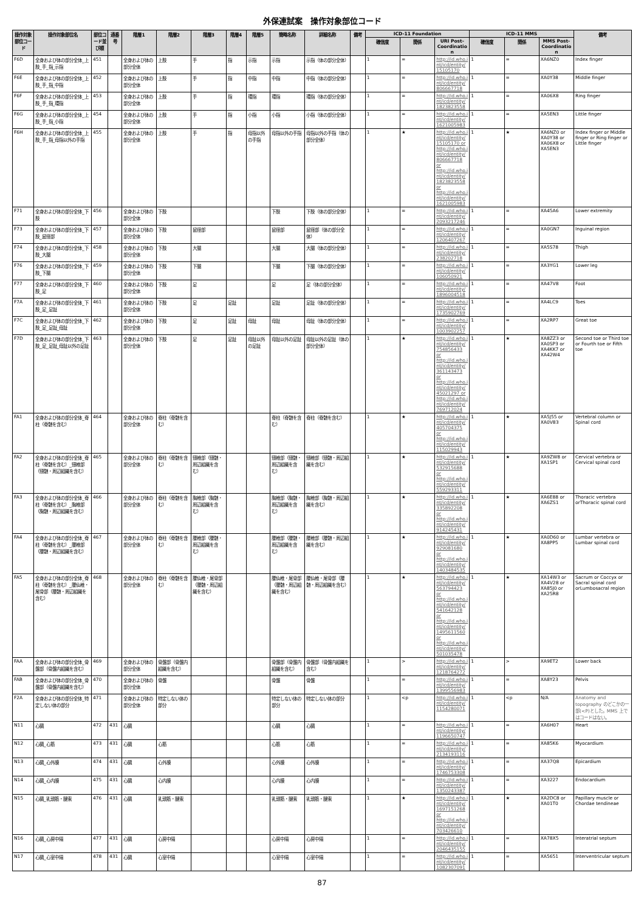外保連試案　操作対象部位コード
| 操作対象部位コード | 操作対象部位名 | 部位コード並び順 | 通番号 | 階層1 | 階層2 | 階層3 | 階層4 | 階層5 | 簡略名称 | 詳細名称 | 備考 | ICD-11 Foundation | | | ICD-11 MMS | | | 備考 |
| --- | --- | --- | --- | --- | --- | --- | --- | --- | --- | --- | --- | --- | --- | --- | --- | --- | --- | --- |
| | | | | | | | | | | | | 確信度 | 関係 | URI Post-Coordination | 確信度 | 関係 | MMS Post-Coordination | |
| F6D | 全身および体の部分全体_上肢_手_指_示指 | 451 | | 全身および体の部分全体 | 上肢 | 手 | 指 | 示指 | 示指 | 示指（体の部分全体） | | 1 | = | http://id.who.int/icd/entity/15105170 | 1 | = | XA6NZ0 | Index finger |
| F6E | 全身および体の部分全体_上肢_手_指_中指 | 452 | | 全身および体の部分全体 | 上肢 | 手 | 指 | 中指 | 中指 | 中指（体の部分全体） | | 1 | = | http://id.who.int/icd/entity/806667718 | 1 | = | XA0Y38 | Middle finger |
| F6F | 全身および体の部分全体_上肢_手_指_環指 | 453 | | 全身および体の部分全体 | 上肢 | 手 | 指 | 環指 | 環指 | 環指（体の部分全体） | | 1 | = | http://id.who.int/icd/entity/1823823558 | 1 | = | XA06X8 | Ring finger |
| F6G | 全身および体の部分全体_上肢_手_指_小指 | 454 | | 全身および体の部分全体 | 上肢 | 手 | 指 | 小指 | 小指 | 小指（体の部分全体） | | 1 | = | http://id.who.int/icd/entity/1621005983 | 1 | = | XA5EN3 | Little finger |
| F6H | 全身および体の部分全体_上肢_手_指_母指以外の手指 | 455 | | 全身および体の部分全体 | 上肢 | 手 | 指 | 母指以外の手指 | 母指以外の手指 | 母指以外の手指（体の部分全体） | | 1 | ★ | http://id.who.int/icd/entity/15105170 or http://id.who.int/icd/entity/806667718 or http://id.who.int/icd/entity/1823823558 or http://id.who.int/icd/entity/1621005983 | 1 | ★ | XA6NZ0 or XA0Y38 or XA06X8 or XA5EN3 | Index finger or Middle finger or Ring finger or Little finger |
| F71 | 全身および体の部分全体_下肢 | 456 | | 全身および体の部分全体 | 下肢 | | | | 下肢 | 下肢（体の部分全体） | | 1 | = | http://id.who.int/icd/entity/2093217246 | 1 | = | XA45A6 | Lower extremity |
| F73 | 全身および体の部分全体_下肢_鼠径部 | 457 | | 全身および体の部分全体 | 下肢 | 鼠径部 | | | 鼠径部 | 鼠径部（体の部分全体） | | 1 | = | http://id.who.int/icd/entity/1206407267 | 1 | = | XA0GN7 | Inguinal region |
| F74 | 全身および体の部分全体_下肢_大腿 | 458 | | 全身および体の部分全体 | 下肢 | 大腿 | | | 大腿 | 大腿（体の部分全体） | | 1 | = | http://id.who.int/icd/entity/238202718 | 1 | = | XA5S78 | Thigh |
| F76 | 全身および体の部分全体_下肢_下腿 | 459 | | 全身および体の部分全体 | 下肢 | 下腿 | | | 下腿 | 下腿（体の部分全体） | | 1 | = | http://id.who.int/icd/entity/106050921 | 1 | = | XA3YG1 | Lower leg |
| F77 | 全身および体の部分全体_下肢_足 | 460 | | 全身および体の部分全体 | 下肢 | 足 | | | 足 | 足（体の部分全体） | | 1 | = | http://id.who.int/icd/entity/1896004518 | 1 | = | XA47V8 | Foot |
| F7A | 全身および体の部分全体_下肢_足_足趾 | 461 | | 全身および体の部分全体 | 下肢 | 足 | 足趾 | | 足趾 | 足趾（体の部分全体） | | 1 | = | http://id.who.int/icd/entity/1735902769 | 1 | = | XA4LC9 | Toes |
| F7C | 全身および体の部分全体_下肢_足_足趾_母趾 | 462 | | 全身および体の部分全体 | 下肢 | 足 | 足趾 | 母趾 | 母趾 | 母趾（体の部分全体） | | 1 | = | http://id.who.int/icd/entity/1003902257 | 1 | = | XA2RP7 | Great toe |
| F7D | 全身および体の部分全体_下肢_足_足趾_母趾以外の足趾 | 463 | | 全身および体の部分全体 | 下肢 | 足 | 足趾 | 母趾以外の足趾 | 母趾以外の足趾 | 母趾以外の足趾（体の部分全体） | | 1 | ★ | http://id.who.int/icd/entity/754856433 or http://id.who.int/icd/entity/361143473 or http://id.who.int/icd/entity/45021297 or http://id.who.int/icd/entity/769712024 | 1 | ★ | XA8ZZ3 or XA0SP3 or XA4KK7 or XA42W4 | Second toe or Third toe or Fourth toe or Fifth toe |
| FA1 | 全身および体の部分全体_脊柱（脊髄を含む） | 464 | | 全身および体の部分全体 | 脊柱（脊髄を含む） | | | | 脊柱（脊髄を含む） | 脊柱（脊髄を含む） | | 1 | ★ | http://id.who.int/icd/entity/405704375 or http://id.who.int/icd/entity/115029943 | 1 | ★ | XA5J55 or XA0V83 | Vertebral column or Spinal cord |
| FA2 | 全身および体の部分全体_脊柱（脊髄を含む）_頸椎部（頸髄・周辺組織を含む） | 465 | | 全身および体の部分全体 | 脊柱（脊髄を含む） | 頸椎部（頸髄・周辺組織を含む） | | | 頸椎部（頸髄・周辺組織を含む） | 頸椎部（頸髄・周辺組織を含む） | | 1 | ★ | http://id.who.int/icd/entity/532915688 or http://id.who.int/icd/entity/559293311 | 1 | ★ | XA9ZW8 or XA1SP1 | Cervical vertebra or Cervical spinal cord |
| FA3 | 全身および体の部分全体_脊柱（脊髄を含む）_胸椎部（胸髄・周辺組織を含む） | 466 | | 全身および体の部分全体 | 脊柱（脊髄を含む） | 胸椎部（胸髄・周辺組織を含む） | | | 胸椎部（胸髄・周辺組織を含む） | 胸椎部（胸髄・周辺組織を含む） | | 1 | ★ | http://id.who.int/icd/entity/335892208 or http://id.who.int/icd/entity/914245431 | 1 | ★ | XA6E88 or XA6ZS1 | Thoracic vertebra orThoracic spinal cord |
| FA4 | 全身および体の部分全体_脊柱（脊髄を含む）_腰椎部（腰髄・周辺組織を含む） | 467 | | 全身および体の部分全体 | 脊柱（脊髄を含む） | 腰椎部（腰髄・周辺組織を含む） | | | 腰椎部（腰髄・周辺組織を含む） | 腰椎部（腰髄・周辺組織を含む） | | 1 | ★ | http://id.who.int/icd/entity/929081680 or http://id.who.int/icd/entity/1403484535 | 1 | ★ | XA0D60 or XA8PP5 | Lumbar vertebra or Lumbar spinal cord |
| FA5 | 全身および体の部分全体_脊柱（脊髄を含む）_腰仙椎・尾骨部（腰髄・周辺組織を含む） | 468 | | 全身および体の部分全体 | 脊柱（脊髄を含む） | 腰仙椎・尾骨部（腰髄・周辺組織を含む） | | | 腰仙椎・尾骨部（腰髄・周辺組織を含む） | 腰仙椎・尾骨部（腰髄・周辺組織を含む） | | 1 | ★ | http://id.who.int/icd/entity/563794423 or http://id.who.int/icd/entity/541642128 or http://id.who.int/icd/entity/1495611560 or http://id.who.int/icd/entity/501035478 | 1 | ★ | XA14W3 or XA4V28 or XA85J0 or XA25R8 | Sacrum or Coccyx or Sacral spinal cord orLumbosacral region |
| FAA | 全身および体の部分全体_骨盤部（骨盤内組織を含む） | 469 | | 全身および体の部分全体 | 骨盤部（骨盤内組織を含む） | | | | 骨盤部（骨盤内組織を含む） | 骨盤部（骨盤内組織を含む） | | 1 | > | http://id.who.int/icd/entity/1218764272 | 1 | > | XA9ET2 | Lower back |
| FAB | 全身および体の部分全体_骨盤部（骨盤内組織を含む） | 470 | | 全身および体の部分全体 | 骨盤 | | | | 骨盤 | 骨盤 | | 1 | = | http://id.who.int/icd/entity/1399556983 | 1 | = | XA8Y23 | Pelvis |
| F2A | 全身および体の部分全体_特定しない体の部分 | 471 | | 全身および体の部分全体 | 特定しない体の部分 | | | | 特定しない体の部分 | 特定しない体の部分 | | 1 | <p | http://id.who.int/icd/entity/1154280071 | 1 | <p | N/A | Anatomy and topography のどこかの一部(<P)とした。MMS 上ではコードはない。 |
| N11 | 心臓 | 472 | 431 | 心臓 | | | | | 心臓 | 心臓 | | 1 | = | http://id.who.int/icd/entity/1196650747 | 1 | = | XA6H07 | Heart |
| N12 | 心臓_心筋 | 473 | 431 | 心臓 | 心筋 | | | | 心筋 | 心筋 | | 1 | = | http://id.who.int/icd/entity/2134193116 | 1 | = | XA85K6 | Myocardium |
| N13 | 心臓_心外膜 | 474 | 431 | 心臓 | 心外膜 | | | | 心外膜 | 心外膜 | | 1 | = | http://id.who.int/icd/entity/1746753308 | 1 | = | XA37Q8 | Epicardium |
| N14 | 心臓_心内膜 | 475 | 431 | 心臓 | 心内膜 | | | | 心内膜 | 心内膜 | | 1 | = | http://id.who.int/icd/entity/1350243387 | 1 | = | XA3227 | Endocardium |
| N15 | 心臓_乳頭筋・腱索 | 476 | 431 | 心臓 | 乳頭筋・腱索 | | | | 乳頭筋・腱索 | 乳頭筋・腱索 | | 1 | ★ | http://id.who.int/icd/entity/1697151268 or http://id.who.int/icd/entity/703426610 | 1 | ★ | XA2DC8 or XA01T0 | Papillary muscle or Chordae tendineae |
| N16 | 心臓_心房中隔 | 477 | 431 | 心臓 | 心房中隔 | | | | 心房中隔 | 心房中隔 | | 1 | = | http://id.who.int/icd/entity/2046435155 | 1 | = | XA78X5 | Interatrial septum |
| N17 | 心臓_心室中隔 | 478 | 431 | 心臓 | 心室中隔 | | | | 心室中隔 | 心室中隔 | | 1 | = | http://id.who.int/icd/entity/1082307091 | 1 | = | XA5651 | Interventricular septum |
87